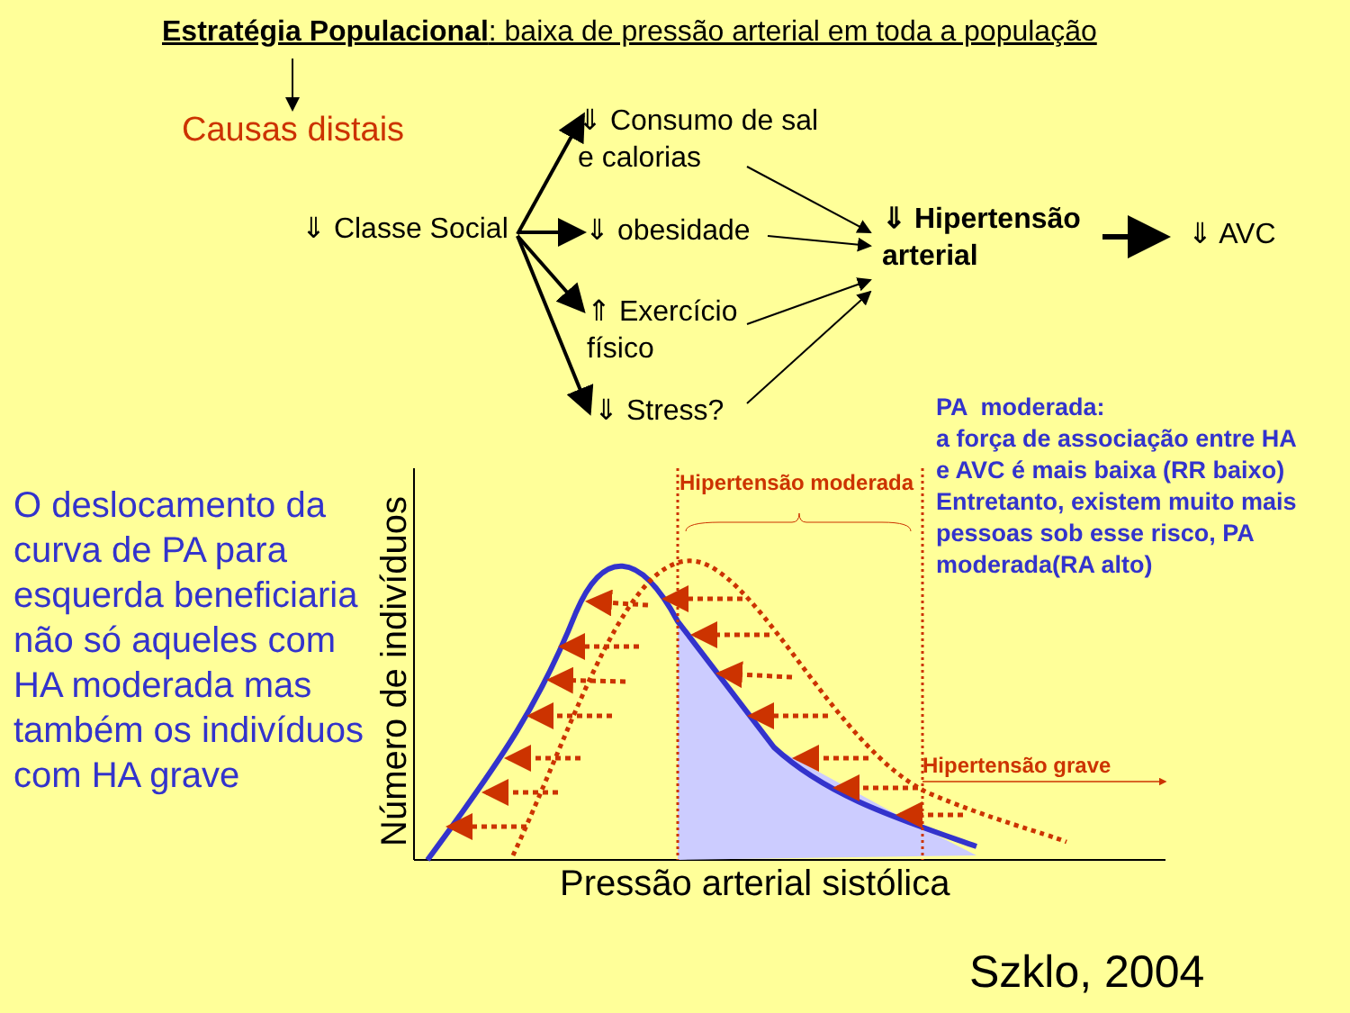Estratégia Populacional: baixa de pressão arterial em toda a população
Causas distais
⇓ Consumo de sal
e calorias
⇓ Classe Social ⇓ obesidade
⇓ Hipertensão
arterial
⇓ AVC
⇑ Exercício
físico
⇓ Stress?
PA moderada:
a força de associação entre HA
e AVC é mais baixa (RR baixo)
Entretanto, existem muito mais
pessoas sob esse risco, PA
moderada(RA alto)
O deslocamento da
curva de PA para
esquerda beneficiaria
não só aqueles com
HA moderada mas
também os indivíduos
com HA grave
Número de indivíduos
Hipertensão moderada
Hipertensão grave
Pressão arterial sistólica
Szklo, 2004